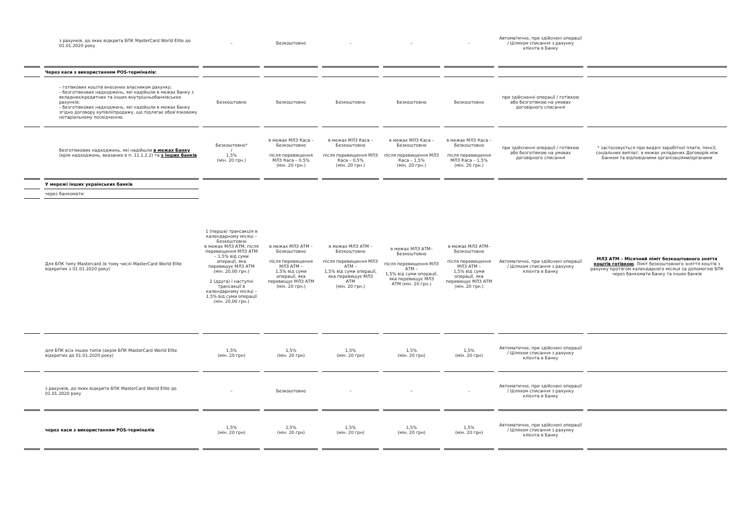| | з рахунків, до яких відкрита БПК MasterCard World Elite до 01.01.2020 року | – | Безкоштовно | – | – | – | Автоматично, при здійснені операції / Шляхом списання з рахунку клієнта в Банку | |
| | Через каси з використанням POS-терміналів: | | | | | | | |
| | – готівкових коштів внесених власником рахунку; – безготівкових надходжень, які надійшли в межах банку з вкладних/кредитних та інших внутрішньобанківських рахунків; – безготівкових надходжень, які надійшли в межах банку згідно договору купівлі/продажу, що підлягає обов'язковому нотаріальному посвідченню. | Безкоштовно | Безкоштовно | Безкоштовно | Безкоштовно | Безкоштовно | при здійсненні операції / готівкою або безготівкою на умовах договірного списання | |
| | безготівкових надходжень, які надійшли в межах Банку (крім надходжень, вказаних в п. 11.1.2.2) та з інших банків | Безкоштовно* / 1,5% (мін. 20 грн.) | в межах МЛЗ Каса – Безкоштовно після перевищення МЛЗ Каса – 0,5% (мін. 20 грн.) | в межах МЛЗ Каса – Безкоштовно після перевищення МЛЗ Каса – 0,5% (мін. 20 грн.) | в межах МЛЗ Каса – Безкоштовно після перевищення МЛЗ Каса – 1,5% (мін. 20 грн.) | в межах МЛЗ Каса – Безкоштовно після перевищення МЛЗ Каса – 1,5% (мін. 20 грн.) | при здійсненні операції / готівкою або безготівкою на умовах договірного списання | * застосовується при видачі заробітної плати, пенсії, соціальних виплат, в межах укладених Договорів між Банком та відповідними організаціями/органами |
| | У мережі інших українських банків | | | | | | | |
| | через банкомати: | | | | | | | |
| | Для БПК типу Mastercard (в тому числі MasterCard World Elite відкритих з 01.01.2020 року) | 1 (перша) трансакція в календарному місяці – Безкоштовно в межах МЛЗ АТМ, після перевищення МЛЗ АТМ – 1,5% від суми операції, яка перевищує МЛЗ АТМ (мін. 20,00 грн.) 2 (друга) і наступні трансакції в календарному місяці – 1,5% від суми операції (мін. 20,00 грн.) | в межах МЛЗ АТМ – Безкоштовно після перевищення МЛЗ АТМ – 1,5% від суми операції, яка перевищує МЛЗ АТМ (мін. 20 грн.) | в межах МЛЗ АТМ – Безкоштовно після перевищення МЛЗ АТМ – 1,5% від суми операції, яка перевищує МЛЗ АТМ (мін. 20 грн.) | в межах МЛЗ АТМ– Безкоштовно після перевищення МЛЗ АТМ – 1,5% від суми операції, яка перевищує МЛЗ АТМ (мін. 20 грн.) | в межах МЛЗ АТМ– Безкоштовно після перевищення МЛЗ АТМ – 1,5% від суми операції, яка перевищує МЛЗ АТМ (мін. 20 грн.) | Автоматично, при здійснені операції / Шляхом списання з рахунку клієнта в Банку | МЛЗ АТМ – Місячний ліміт безкоштовного зняття коштів готівкою . Ліміт безкоштовного зняття коштів з рахунку протягом календарного місяця за допомогою БПК через банкомати Банку та інших банків |
| | для БПК всіх інших типів (окрім БПК MasterCard World Elite відкритих до 01.01.2020 року) | 1,5% (мін. 20 грн) | 1,5% (мін. 20 грн) | 1,5% (мін. 20 грн) | 1,5% (мін. 20 грн) | 1,5% (мін. 20 грн) | Автоматично, при здійснені операції / Шляхом списання з рахунку клієнта в Банку | |
| | з рахунків, до яких відкрита БПК MasterCard World Elite до 01.01.2020 року | – | Безкоштовно | – | – | – | Автоматично, при здійснені операції / Шляхом списання з рахунку клієнта в Банку | |
| | через каси з використанням POS-терміналів | 1,5% (мін. 20 грн) | 1,5% (мін. 20 грн) | 1,5% (мін. 20 грн) | 1,5% (мін. 20 грн) | 1,5% (мін. 20 грн) | Автоматично, при здійснені операції / Шляхом списання з рахунку клієнта в Банку | |